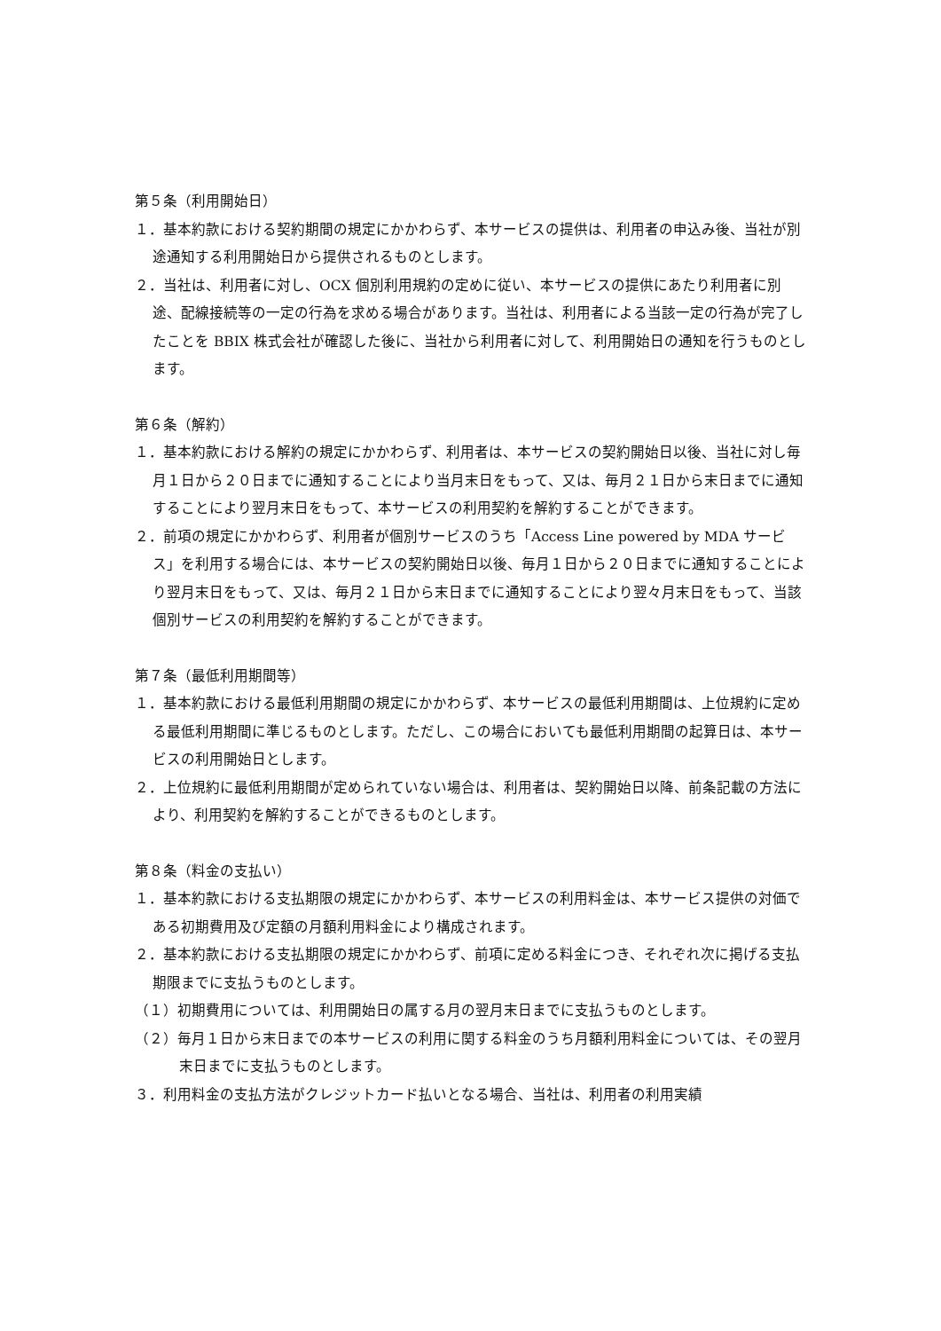第５条（利用開始日）
１．基本約款における契約期間の規定にかかわらず、本サービスの提供は、利用者の申込み後、当社が別途通知する利用開始日から提供されるものとします。
２．当社は、利用者に対し、OCX 個別利用規約の定めに従い、本サービスの提供にあたり利用者に別途、配線接続等の一定の行為を求める場合があります。当社は、利用者による当該一定の行為が完了したことを BBIX 株式会社が確認した後に、当社から利用者に対して、利用開始日の通知を行うものとします。
第６条（解約）
１．基本約款における解約の規定にかかわらず、利用者は、本サービスの契約開始日以後、当社に対し毎月１日から２０日までに通知することにより当月末日をもって、又は、毎月２１日から末日までに通知することにより翌月末日をもって、本サービスの利用契約を解約することができます。
２．前項の規定にかかわらず、利用者が個別サービスのうち「Access Line powered by MDA サービス」を利用する場合には、本サービスの契約開始日以後、毎月１日から２０日までに通知することにより翌月末日をもって、又は、毎月２１日から末日までに通知することにより翌々月末日をもって、当該個別サービスの利用契約を解約することができます。
第７条（最低利用期間等）
１．基本約款における最低利用期間の規定にかかわらず、本サービスの最低利用期間は、上位規約に定める最低利用期間に準じるものとします。ただし、この場合においても最低利用期間の起算日は、本サービスの利用開始日とします。
２．上位規約に最低利用期間が定められていない場合は、利用者は、契約開始日以降、前条記載の方法により、利用契約を解約することができるものとします。
第８条（料金の支払い）
１．基本約款における支払期限の規定にかかわらず、本サービスの利用料金は、本サービス提供の対価である初期費用及び定額の月額利用料金により構成されます。
２．基本約款における支払期限の規定にかかわらず、前項に定める料金につき、それぞれ次に掲げる支払期限までに支払うものとします。
（１）初期費用については、利用開始日の属する月の翌月末日までに支払うものとします。
（２）毎月１日から末日までの本サービスの利用に関する料金のうち月額利用料金については、その翌月末日までに支払うものとします。
３．利用料金の支払方法がクレジットカード払いとなる場合、当社は、利用者の利用実績